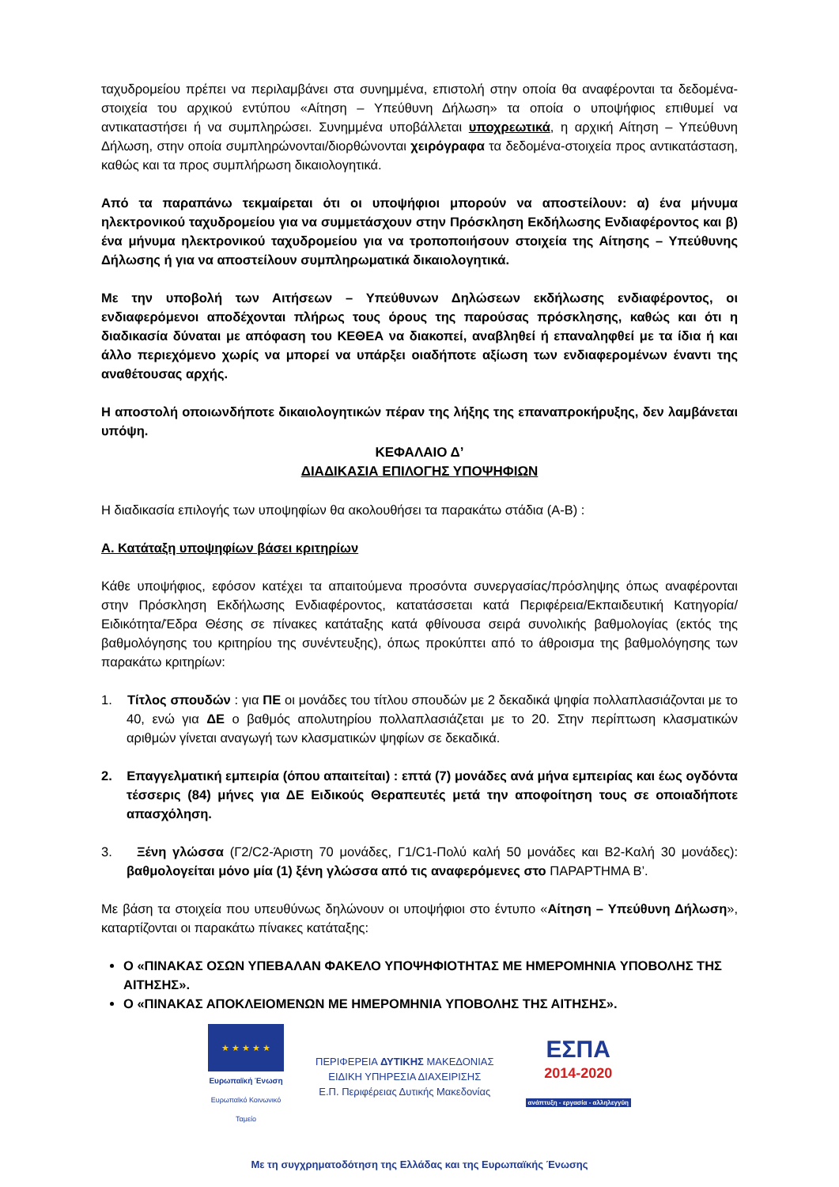ταχυδρομείου πρέπει να περιλαμβάνει στα συνημμένα, επιστολή στην οποία θα αναφέρονται τα δεδομένα-στοιχεία του αρχικού εντύπου «Αίτηση – Υπεύθυνη Δήλωση» τα οποία ο υποψήφιος επιθυμεί να αντικαταστήσει ή να συμπληρώσει. Συνημμένα υποβάλλεται υποχρεωτικά, η αρχική Αίτηση – Υπεύθυνη Δήλωση, στην οποία συμπληρώνονται/διορθώνονται χειρόγραφα τα δεδομένα-στοιχεία προς αντικατάσταση, καθώς και τα προς συμπλήρωση δικαιολογητικά.
Από τα παραπάνω τεκμαίρεται ότι οι υποψήφιοι μπορούν να αποστείλουν: α) ένα μήνυμα ηλεκτρονικού ταχυδρομείου για να συμμετάσχουν στην Πρόσκληση Εκδήλωσης Ενδιαφέροντος και β) ένα μήνυμα ηλεκτρονικού ταχυδρομείου για να τροποποιήσουν στοιχεία της Αίτησης – Υπεύθυνης Δήλωσης ή για να αποστείλουν συμπληρωματικά δικαιολογητικά.
Με την υποβολή των Αιτήσεων – Υπεύθυνων Δηλώσεων εκδήλωσης ενδιαφέροντος, οι ενδιαφερόμενοι αποδέχονται πλήρως τους όρους της παρούσας πρόσκλησης, καθώς και ότι η διαδικασία δύναται με απόφαση του ΚΕΘΕΑ να διακοπεί, αναβληθεί ή επαναληφθεί με τα ίδια ή και άλλο περιεχόμενο χωρίς να μπορεί να υπάρξει οιαδήποτε αξίωση των ενδιαφερομένων έναντι της αναθέτουσας αρχής.
Η αποστολή οποιωνδήποτε δικαιολογητικών πέραν της λήξης της επαναπροκήρυξης, δεν λαμβάνεται υπόψη.
ΚΕΦΑΛΑΙΟ Δ’
ΔΙΑΔΙΚΑΣΙΑ ΕΠΙΛΟΓΗΣ ΥΠΟΨΗΦΙΩΝ
Η διαδικασία επιλογής των υποψηφίων θα ακολουθήσει τα παρακάτω στάδια (Α-Β) :
Α. Κατάταξη υποψηφίων βάσει κριτηρίων
Κάθε υποψήφιος, εφόσον κατέχει τα απαιτούμενα προσόντα συνεργασίας/πρόσληψης όπως αναφέρονται στην Πρόσκληση Εκδήλωσης Ενδιαφέροντος, κατατάσσεται κατά Περιφέρεια/Εκπαιδευτική Κατηγορία/ Ειδικότητα/Έδρα Θέσης σε πίνακες κατάταξης κατά φθίνουσα σειρά συνολικής βαθμολογίας (εκτός της βαθμολόγησης του κριτηρίου της συνέντευξης), όπως προκύπτει από το άθροισμα της βαθμολόγησης των παρακάτω κριτηρίων:
1. Τίτλος σπουδών : για ΠΕ οι μονάδες του τίτλου σπουδών με 2 δεκαδικά ψηφία πολλαπλασιάζονται με το 40, ενώ για ΔΕ ο βαθμός απολυτηρίου πολλαπλασιάζεται με το 20. Στην περίπτωση κλασματικών αριθμών γίνεται αναγωγή των κλασματικών ψηφίων σε δεκαδικά.
2. Επαγγελματική εμπειρία (όπου απαιτείται) : επτά (7) μονάδες ανά μήνα εμπειρίας και έως ογδόντα τέσσερις (84) μήνες για ΔΕ Ειδικούς Θεραπευτές μετά την αποφοίτηση τους σε οποιαδήποτε απασχόληση.
3. Ξένη γλώσσα (Γ2/C2-Άριστη 70 μονάδες, Γ1/C1-Πολύ καλή 50 μονάδες και Β2-Καλή 30 μονάδες): βαθμολογείται μόνο μία (1) ξένη γλώσσα από τις αναφερόμενες στο ΠΑΡΑΡΤΗΜΑ Β’.
Με βάση τα στοιχεία που υπευθύνως δηλώνουν οι υποψήφιοι στο έντυπο «Αίτηση – Υπεύθυνη Δήλωση», καταρτίζονται οι παρακάτω πίνακες κατάταξης:
Ο «ΠΙΝΑΚΑΣ ΟΣΩΝ ΥΠΕΒΑΛΑΝ ΦΑΚΕΛΟ ΥΠΟΨΗΦΙΟΤΗΤΑΣ ΜΕ ΗΜΕΡΟΜΗΝΙΑ ΥΠΟΒΟΛΗΣ ΤΗΣ ΑΙΤΗΣΗΣ».
Ο «ΠΙΝΑΚΑΣ ΑΠΟΚΛΕΙΟΜΕΝΩΝ ΜΕ ΗΜΕΡΟΜΗΝΙΑ ΥΠΟΒΟΛΗΣ ΤΗΣ ΑΙΤΗΣΗΣ».
★ ★ ★ ★ ★
Ευρωπαϊκή Ένωση
Ευρωπαϊκό Κοινωνικό Ταμείο
ΠΕΡΙΦΕΡΕΙΑ ΔΥΤΙΚΗΣ ΜΑΚΕΔΟΝΙΑΣ
ΕΙΔΙΚΗ ΥΠΗΡΕΣΙΑ ΔΙΑΧΕΙΡΙΣΗΣ
Ε.Π. Περιφέρειας Δυτικής Μακεδονίας
ΕΣΠΑ
2014-2020
ανάπτυξη - εργασία - αλληλεγγύη
Με τη συγχρηματοδότηση της Ελλάδας και της Ευρωπαϊκής Ένωσης